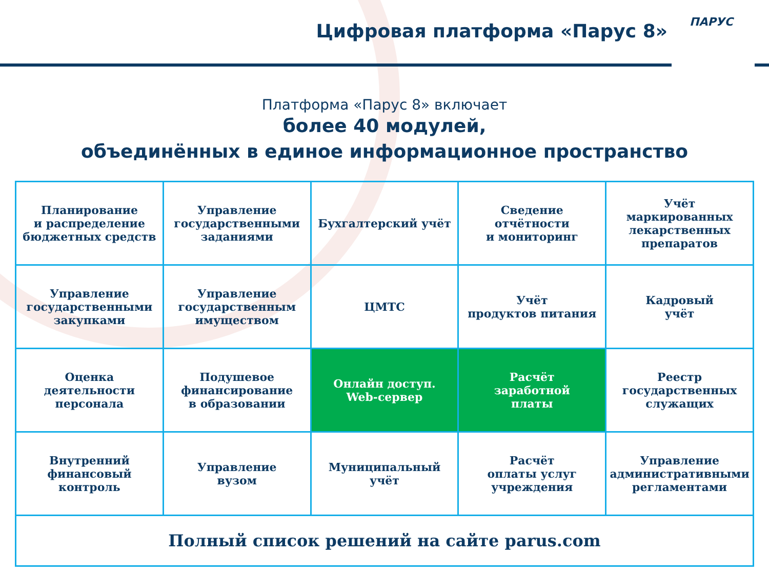Цифровая платформа «Парус 8» ПАРУС
Платформа «Парус 8» включает
более 40 модулей,
объединённых в единое информационное пространство
| Планирование и распределение бюджетных средств | Управление государственными заданиями | Бухгалтерский учёт | Сведение отчётности и мониторинг | Учёт маркированных лекарственных препаратов |
| Управление государственными закупками | Управление государственным имуществом | ЦМТС | Учёт продуктов питания | Кадровый учёт |
| Оценка деятельности персонала | Подушевое финансирование в образовании | Онлайн доступ. Web-сервер | Расчёт заработной платы | Реестр государственных служащих |
| Внутренний финансовый контроль | Управление вузом | Муниципальный учёт | Расчёт оплаты услуг учреждения | Управление административными регламентами |
| Полный список решений на сайте parus.com | | | | |